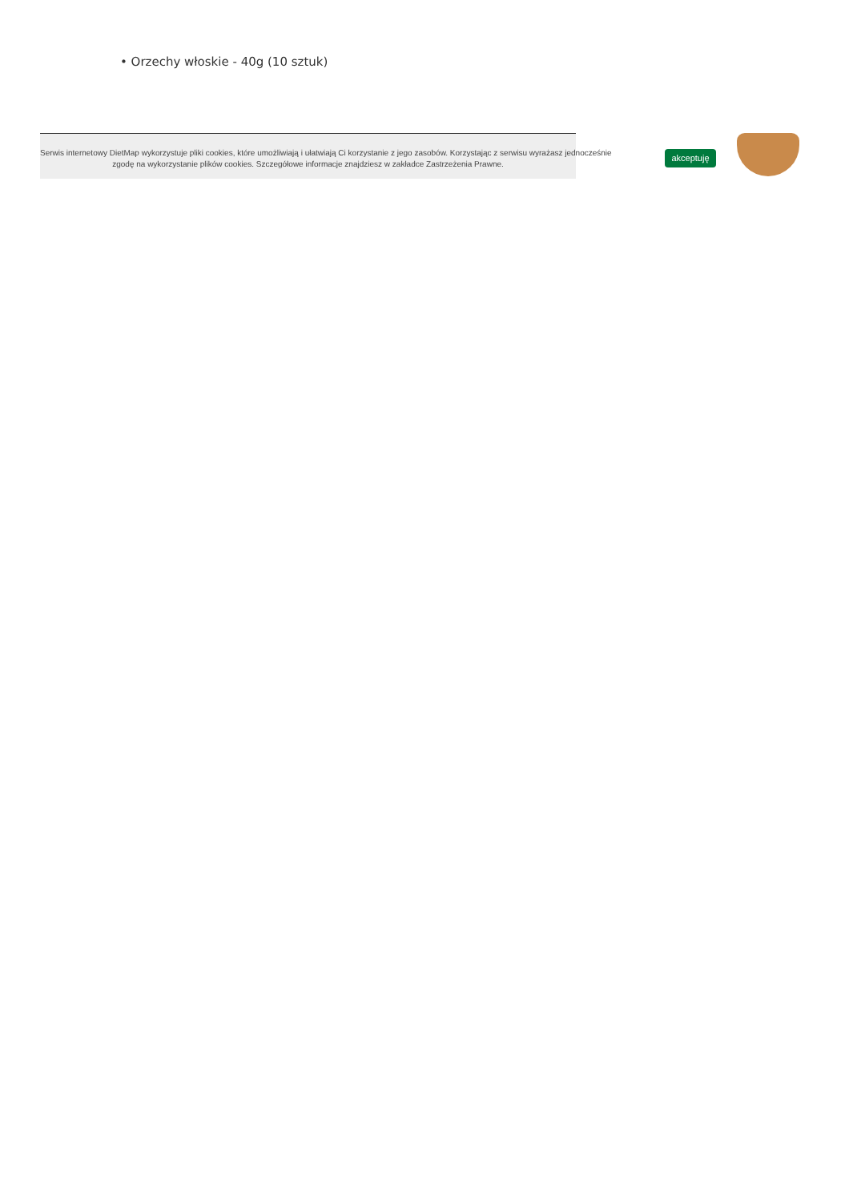• Orzechy włoskie - 40g (10 sztuk)
Serwis internetowy DietMap wykorzystuje pliki cookies, które umożliwiają i ułatwiają Ci korzystanie z jego zasobów. Korzystając z serwisu wyrażasz jednocześnie
zgodę na wykorzystanie plików cookies. Szczegółowe informacje znajdziesz w zakładce Zastrzeżenia Prawne.
akceptuję